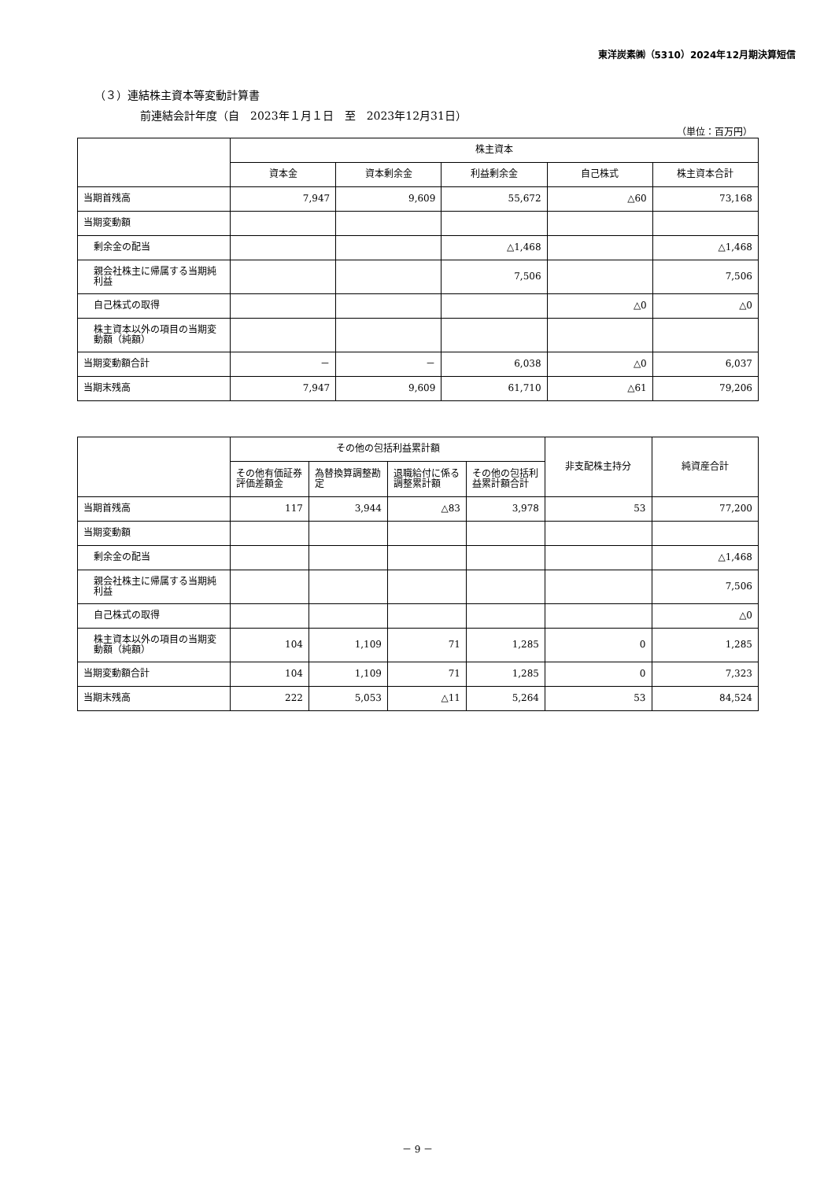東洋炭素㈱（5310）2024年12月期決算短信
（３）連結株主資本等変動計算書
前連結会計年度（自　2023年１月１日　至　2023年12月31日）
（単位：百万円）
| | 株主資本 | | | | |
| --- | --- | --- | --- | --- | --- |
| | 資本金 | 資本剰余金 | 利益剰余金 | 自己株式 | 株主資本合計 |
| 当期首残高 | 7,947 | 9,609 | 55,672 | △60 | 73,168 |
| 当期変動額 | | | | | |
| 剰余金の配当 | | | △1,468 | | △1,468 |
| 親会社株主に帰属する当期純利益 | | | 7,506 | | 7,506 |
| 自己株式の取得 | | | | △0 | △0 |
| 株主資本以外の項目の当期変動額（純額） | | | | | |
| 当期変動額合計 | － | － | 6,038 | △0 | 6,037 |
| 当期末残高 | 7,947 | 9,609 | 61,710 | △61 | 79,206 |
| | その他の包括利益累計額 | | | | 非支配株主持分 | 純資産合計 |
| --- | --- | --- | --- | --- | --- | --- |
| | その他有価証券評価差額金 | 為替換算調整勘定 | 退職給付に係る調整累計額 | その他の包括利益累計額合計 | | |
| 当期首残高 | 117 | 3,944 | △83 | 3,978 | 53 | 77,200 |
| 当期変動額 | | | | | | |
| 剰余金の配当 | | | | | | △1,468 |
| 親会社株主に帰属する当期純利益 | | | | | | 7,506 |
| 自己株式の取得 | | | | | | △0 |
| 株主資本以外の項目の当期変動額（純額） | 104 | 1,109 | 71 | 1,285 | 0 | 1,285 |
| 当期変動額合計 | 104 | 1,109 | 71 | 1,285 | 0 | 7,323 |
| 当期末残高 | 222 | 5,053 | △11 | 5,264 | 53 | 84,524 |
－ 9 －